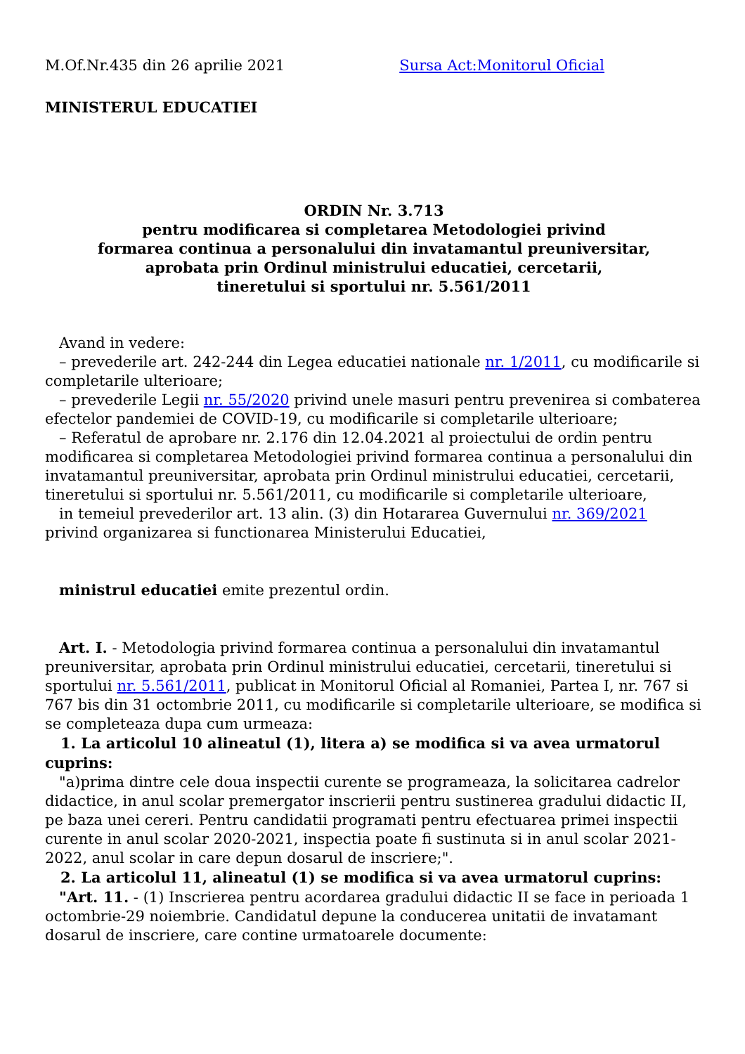M.Of.Nr.435 din 26 aprilie 2021 Sursa Act:Monitorul Oficial
MINISTERUL EDUCATIEI
ORDIN Nr. 3.713
pentru modificarea si completarea Metodologiei privind
formarea continua a personalului din invatamantul preuniversitar,
aprobata prin Ordinul ministrului educatiei, cercetarii,
tineretului si sportului nr. 5.561/2011
Avand in vedere:
– prevederile art. 242-244 din Legea educatiei nationale nr. 1/2011, cu modificarile si completarile ulterioare;
– prevederile Legii nr. 55/2020 privind unele masuri pentru prevenirea si combaterea efectelor pandemiei de COVID-19, cu modificarile si completarile ulterioare;
– Referatul de aprobare nr. 2.176 din 12.04.2021 al proiectului de ordin pentru modificarea si completarea Metodologiei privind formarea continua a personalului din invatamantul preuniversitar, aprobata prin Ordinul ministrului educatiei, cercetarii, tineretului si sportului nr. 5.561/2011, cu modificarile si completarile ulterioare,
in temeiul prevederilor art. 13 alin. (3) din Hotararea Guvernului nr. 369/2021 privind organizarea si functionarea Ministerului Educatiei,
ministrul educatiei emite prezentul ordin.
Art. I. - Metodologia privind formarea continua a personalului din invatamantul preuniversitar, aprobata prin Ordinul ministrului educatiei, cercetarii, tineretului si sportului nr. 5.561/2011, publicat in Monitorul Oficial al Romaniei, Partea I, nr. 767 si 767 bis din 31 octombrie 2011, cu modificarile si completarile ulterioare, se modifica si se completeaza dupa cum urmeaza:
1. La articolul 10 alineatul (1), litera a) se modifica si va avea urmatorul cuprins:
"a)prima dintre cele doua inspectii curente se programeaza, la solicitarea cadrelor didactice, in anul scolar premergator inscrierii pentru sustinerea gradului didactic II, pe baza unei cereri. Pentru candidatii programati pentru efectuarea primei inspectii curente in anul scolar 2020-2021, inspectia poate fi sustinuta si in anul scolar 2021-2022, anul scolar in care depun dosarul de inscriere;".
2. La articolul 11, alineatul (1) se modifica si va avea urmatorul cuprins:
"Art. 11. - (1) Inscrierea pentru acordarea gradului didactic II se face in perioada 1 octombrie-29 noiembrie. Candidatul depune la conducerea unitatii de invatamant dosarul de inscriere, care contine urmatoarele documente: